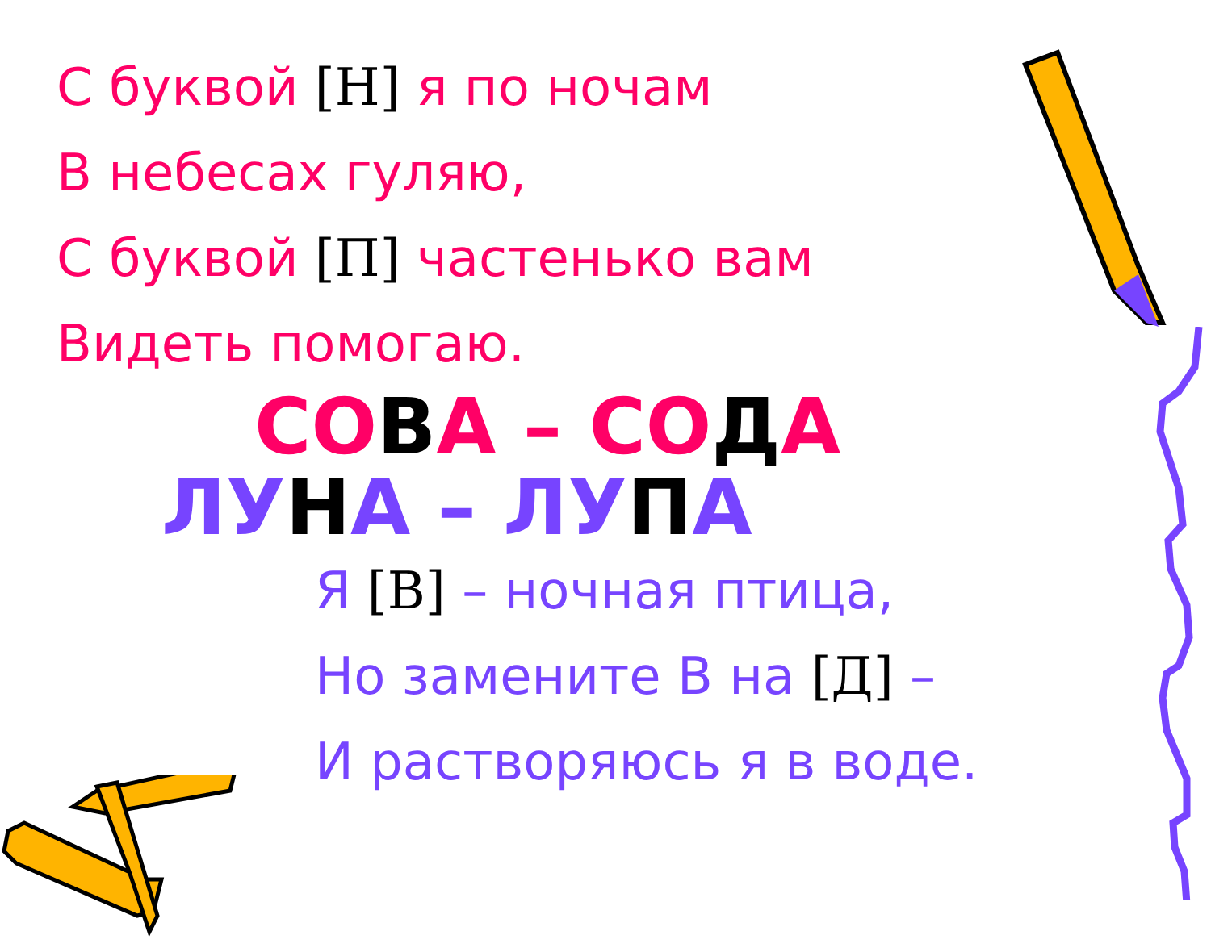С буквой [Н] я по ночам
В небесах гуляю,
С буквой [П] частенько вам
Видеть помогаю.
СОВА – СОДА
ЛУНА – ЛУПА
Я [В] – ночная птица,
Но замените В на [Д] –
И растворяюсь я в воде.